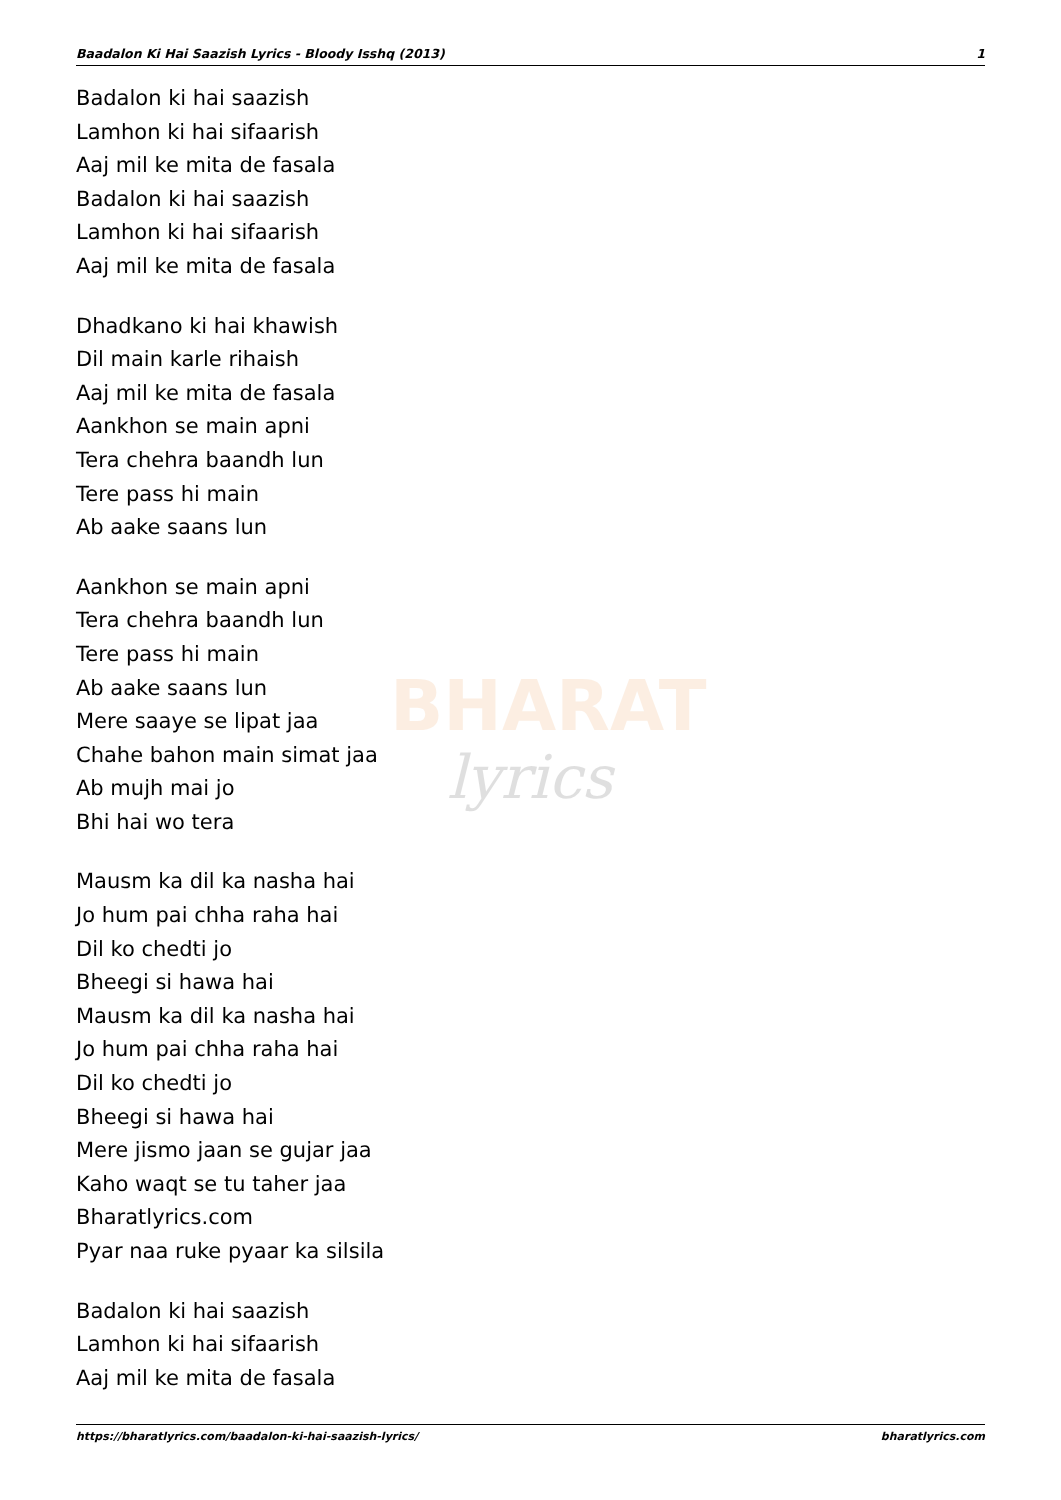Baadalon Ki Hai Saazish Lyrics - Bloody Isshq (2013) 1
BHARAT
lyrics
Badalon ki hai saazish
Lamhon ki hai sifaarish
Aaj mil ke mita de fasala
Badalon ki hai saazish
Lamhon ki hai sifaarish
Aaj mil ke mita de fasala
Dhadkano ki hai khawish
Dil main karle rihaish
Aaj mil ke mita de fasala
Aankhon se main apni
Tera chehra baandh lun
Tere pass hi main
Ab aake saans lun
Aankhon se main apni
Tera chehra baandh lun
Tere pass hi main
Ab aake saans lun
Mere saaye se lipat jaa
Chahe bahon main simat jaa
Ab mujh mai jo
Bhi hai wo tera
Mausm ka dil ka nasha hai
Jo hum pai chha raha hai
Dil ko chedti jo
Bheegi si hawa hai
Mausm ka dil ka nasha hai
Jo hum pai chha raha hai
Dil ko chedti jo
Bheegi si hawa hai
Mere jismo jaan se gujar jaa
Kaho waqt se tu taher jaa
Bharatlyrics.com
Pyar naa ruke pyaar ka silsila
Badalon ki hai saazish
Lamhon ki hai sifaarish
Aaj mil ke mita de fasala
https://bharatlyrics.com/baadalon-ki-hai-saazish-lyrics/ bharatlyrics.com